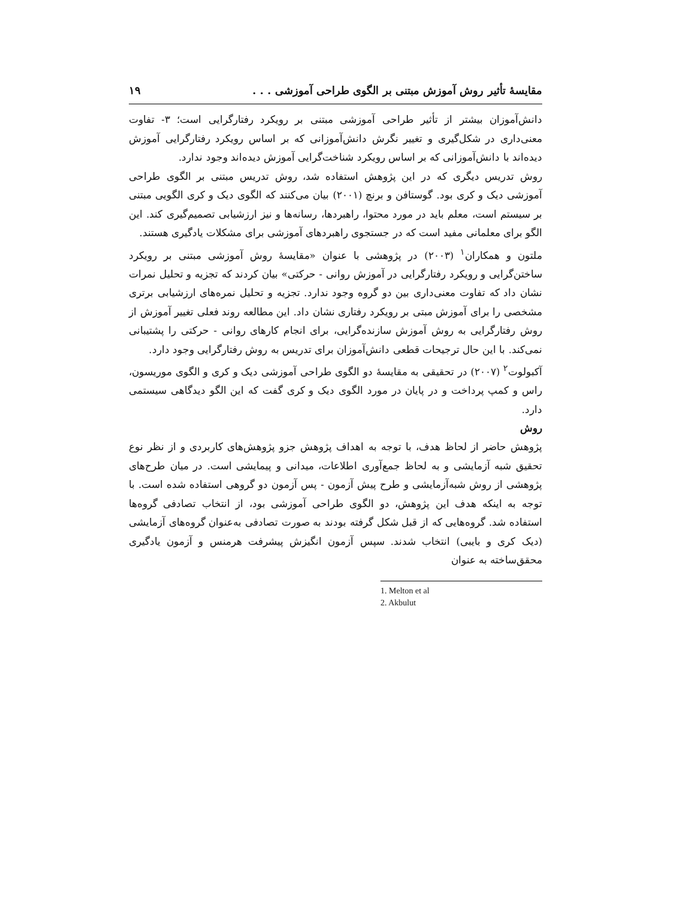مقایسهٔ تأثیر روش آموزش مبتنی بر الگوی طراحی آموزشی . . . ۱۹
دانش‌آموزان بیشتر از تأثیر طراحی آموزشی مبتنی بر رویکرد رفتارگرایی است؛ ۳- تفاوت معنی‌داری در شکل‌گیری و تغییر نگرش دانش‌آموزانی که بر اساس رویکرد رفتارگرایی آموزش دیده‌اند با دانش‌آموزانی که بر اساس رویکرد شناخت‌گرایی آموزش دیده‌اند وجود ندارد.
روش تدریس دیگری که در این پژوهش استفاده شد، روش تدریس مبتنی بر الگوی طراحی آموزشی دیک و کری بود. گوستافن و برنچ (۲۰۰۱) بیان می‌کنند که الگوی دیک و کری الگویی مبتنی بر سیستم است، معلم باید در مورد محتوا، راهبردها، رسانه‌ها و نیز ارزشیابی تصمیم‌گیری کند. این الگو برای معلمانی مفید است که در جستجوی راهبردهای آموزشی برای مشکلات یادگیری هستند.
ملتون و همکاران<sup>۱</sup> (۲۰۰۳) در پژوهشی با عنوان «مقایسهٔ روش آموزشی مبتنی بر رویکرد ساختن‌گرایی و رویکرد رفتارگرایی در آموزش روانی - حرکتی» بیان کردند که تجزیه و تحلیل نمرات نشان داد که تفاوت معنی‌داری بین دو گروه وجود ندارد. تجزیه و تحلیل نمره‌های ارزشیابی برتری مشخصی را برای آموزش مبتی بر رویکرد رفتاری نشان داد. این مطالعه روند فعلی تغییر آموزش از روش رفتارگرایی به روش آموزش سازنده‌گرایی، برای انجام کارهای روانی - حرکتی را پشتیبانی نمی‌کند. با این حال ترجیحات قطعی دانش‌آموزان برای تدریس به روش رفتارگرایی وجود دارد.
آکبولوت<sup>۲</sup> (۲۰۰۷) در تحقیقی به مقایسهٔ دو الگوی طراحی آموزشی دیک و کری و الگوی موریسون، راس و کمپ پرداخت و در پایان در مورد الگوی دیک و کری گفت که این الگو دیدگاهی سیستمی دارد.
روش
پژوهش حاضر از لحاظ هدف، با توجه به اهداف پژوهش جزو پژوهش‌های کاربردی و از نظر نوع تحقیق شبه آزمایشی و به لحاظ جمع‌آوری اطلاعات، میدانی و پیمایشی است. در میان طرح‌های پژوهشی از روش شبه‌آزمایشی و طرح پیش آزمون - پس آزمون دو گروهی استفاده شده است. با توجه به اینکه هدف این پژوهش، دو الگوی طراحی آموزشی بود، از انتخاب تصادفی گروه‌ها استفاده شد. گروه‌هایی که از قبل شکل گرفته بودند به صورت تصادفی به‌عنوان گروه‌های آزمایشی (دیک کری و بایبی) انتخاب شدند. سپس آزمون انگیزش پیشرفت هرمنس و آزمون یادگیری محقق‌ساخته به عنوان
1. Melton et al
2. Akbulut